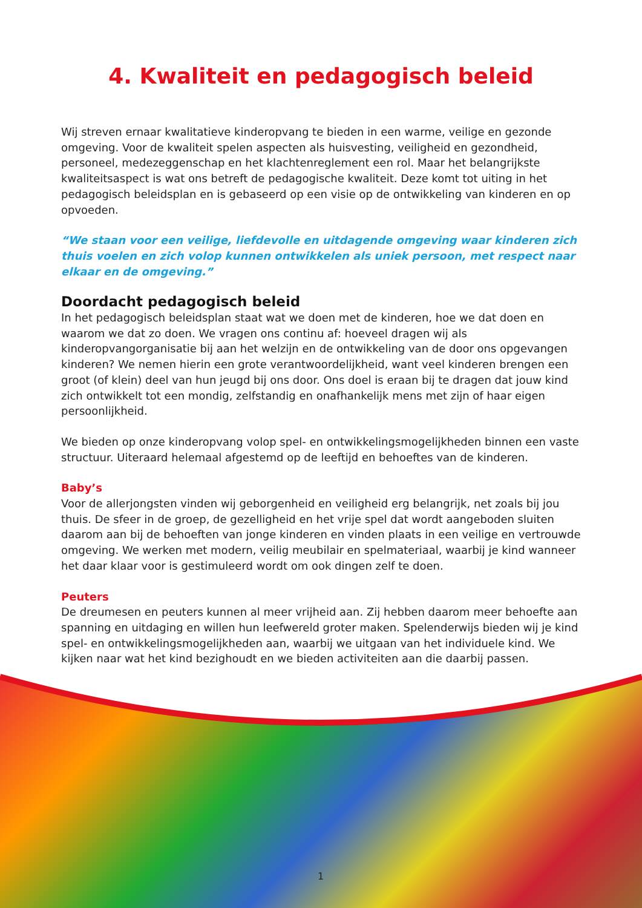4. Kwaliteit en pedagogisch beleid
Wij streven ernaar kwalitatieve kinderopvang te bieden in een warme, veilige en gezonde omgeving. Voor de kwaliteit spelen aspecten als huisvesting, veiligheid en gezondheid, personeel, medezeggenschap en het klachtenreglement een rol. Maar het belangrijkste kwaliteitsaspect is wat ons betreft de pedagogische kwaliteit. Deze komt tot uiting in het pedagogisch beleidsplan en is gebaseerd op een visie op de ontwikkeling van kinderen en op opvoeden.
“We staan voor een veilige, liefdevolle en uitdagende omgeving waar kinderen zich thuis voelen en zich volop kunnen ontwikkelen als uniek persoon, met respect naar elkaar en de omgeving.”
Doordacht pedagogisch beleid
In het pedagogisch beleidsplan staat wat we doen met de kinderen, hoe we dat doen en waarom we dat zo doen. We vragen ons continu af: hoeveel dragen wij als kinderopvangorganisatie bij aan het welzijn en de ontwikkeling van de door ons opgevangen kinderen? We nemen hierin een grote verantwoordelijkheid, want veel kinderen brengen een groot (of klein) deel van hun jeugd bij ons door. Ons doel is eraan bij te dragen dat jouw kind zich ontwikkelt tot een mondig, zelfstandig en onafhankelijk mens met zijn of haar eigen persoonlijkheid.
We bieden op onze kinderopvang volop spel- en ontwikkelingsmogelijkheden binnen een vaste structuur. Uiteraard helemaal afgestemd op de leeftijd en behoeftes van de kinderen.
Baby’s
Voor de allerjongsten vinden wij geborgenheid en veiligheid erg belangrijk, net zoals bij jou thuis. De sfeer in de groep, de gezelligheid en het vrije spel dat wordt aangeboden sluiten daarom aan bij de behoeften van jonge kinderen en vinden plaats in een veilige en vertrouwde omgeving. We werken met modern, veilig meubilair en spelmateriaal, waarbij je kind wanneer het daar klaar voor is gestimuleerd wordt om ook dingen zelf te doen.
Peuters
De dreumesen en peuters kunnen al meer vrijheid aan. Zij hebben daarom meer behoefte aan spanning en uitdaging en willen hun leefwereld groter maken. Spelenderwijs bieden wij je kind spel- en ontwikkelingsmogelijkheden aan, waarbij we uitgaan van het individuele kind. We kijken naar wat het kind bezighoudt en we bieden activiteiten aan die daarbij passen.
1